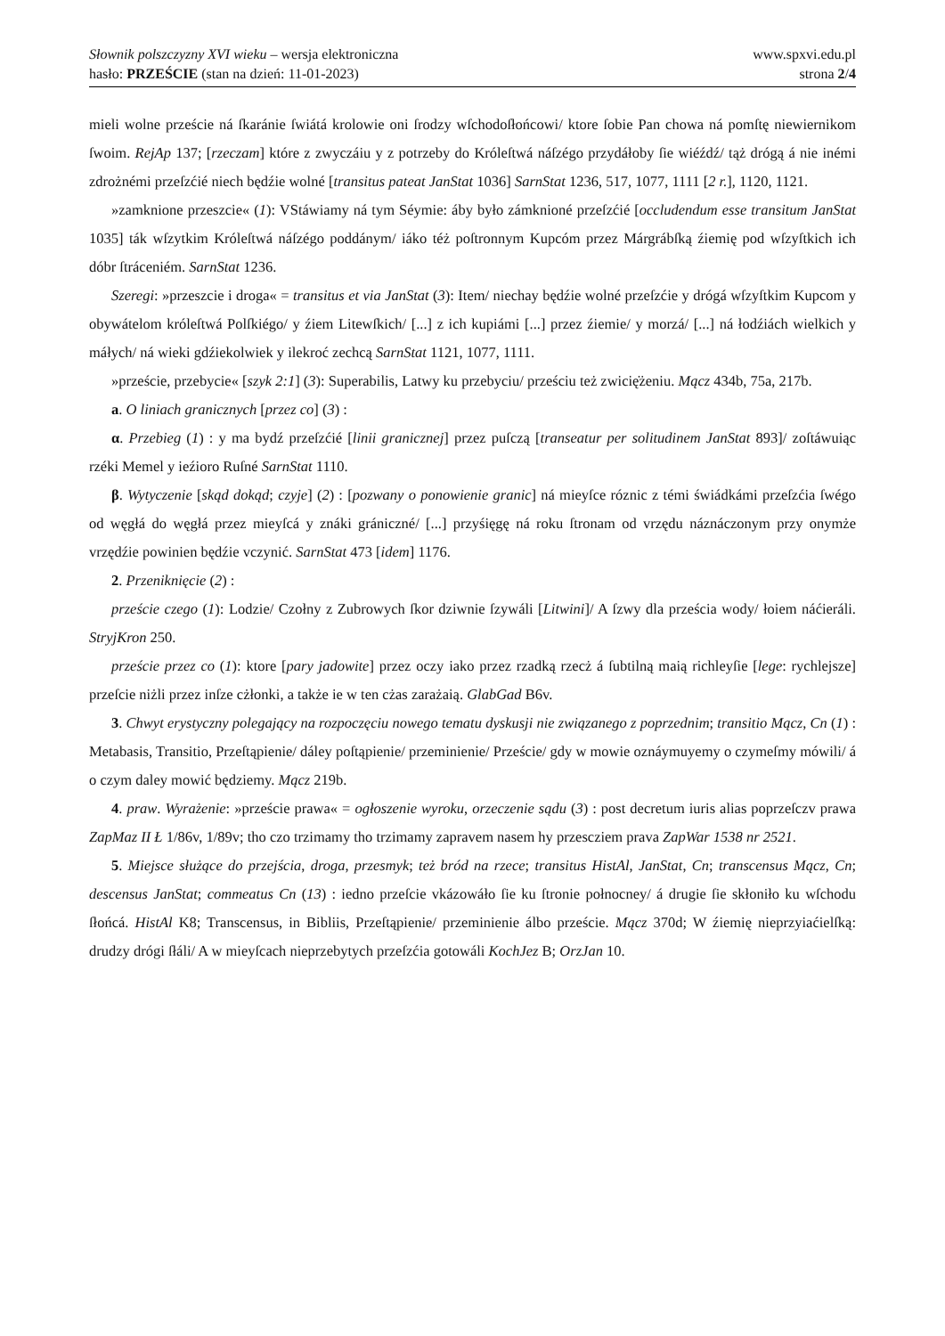Słownik polszczyzny XVI wieku – wersja elektroniczna
hasło: PRZEŚCIE (stan na dzień: 11-01-2023)
www.spxvi.edu.pl
strona 2/4
mieli wolne przeście ná ſkaránie ſwiátá krolowie oni ſrodzy wſchodoſłońcowi/ ktore ſobie Pan chowa ná pomſtę niewiernikom ſwoim. RejAp 137; [rzeczam] które z zwyczáiu y z potrzeby do Króleſtwá náſzégo przydáłoby ſie wiéźdź/ tąż drógą á nie inémi zdrożnémi przeſzćié niech będźie wolné [transitus pateat JanStat 1036] SarnStat 1236, 517, 1077, 1111 [2 r.], 1120, 1121.
»zamknione przeszcie« (1): VStáwiamy ná tym Séymie: áby było zámknioné przeſzćié [occludendum esse transitum JanStat 1035] ták wſzytkim Króleſtwá náſzégo poddánym/ iáko téż poſtronnym Kupcóm przez Márgrábſką źiemię pod wſzyſtkich ich dóbr ſtráceniém. SarnStat 1236.
Szeregi: »przeszcie i droga« = transitus et via JanStat (3): Item/ niechay będźie wolné przeſzćie y drógá wſzyſtkim Kupcom y obywátelom króleſtwá Polſkiégo/ y źiem Litewſkich/ [...] z ich kupiámi [...] przez źiemie/ y morzá/ [...] ná łodźiách wielkich y máłych/ ná wieki gdźiekolwiek y ilekroć zechcą SarnStat 1121, 1077, 1111.
»przeście, przebycie« [szyk 2:1] (3): Superabilis, Latwy ku przebyciu/ prześciu też zwicię̇żeniu. Mącz 434b, 75a, 217b.
a. O liniach granicznych [przez co] (3) :
α. Przebieg (1) : y ma bydź przeſzćié [linii granicznej] przez puſczą [transeatur per solitudinem JanStat 893]/ zoſtáwuiąc rzéki Memel y ieźioro Ruſné SarnStat 1110.
β. Wytyczenie [skąd dokąd; czyje] (2) : [pozwany o ponowienie granic] ná mieyſce róznic z témi świádkámi przeſzćia ſwégo od węgłá do węgłá przez mieyſcá y znáki grániczné/ [...] przyśięgę ná roku ſtronam od vrzędu náznáczonym przy onymże vrzędźie powinien będźie vczynić. SarnStat 473 [idem] 1176.
2. Przeniknięcie (2) :
przeście czego (1): Lodzie/ Czołny z Zubrowych ſkor dziwnie ſzywáli [Litwini]/ A ſzwy dla prześcia wody/ łoiem náćieráli. StryjKron 250.
przeście przez co (1): ktore [pary jadowite] przez oczy iako przez rzadką rzecż á ſubtilną maią richleyſie [lege: rychlejsze] przeſcie niżli przez inſze cżłonki, a także ie w ten cżas zarażaią. GlabGad B6v.
3. Chwyt erystyczny polegający na rozpoczęciu nowego tematu dyskusji nie związanego z poprzednim; transitio Mącz, Cn (1) : Metabasis, Transitio, Przeſtąpienie/ dáley poſtąpienie/ przeminienie/ Przeście/ gdy w mowie oznáymuyemy o czymeſmy mówili/ á o czym daley mowić będziemy. Mącz 219b.
4. praw. Wyrażenie: »przeście prawa« = ogłoszenie wyroku, orzeczenie sądu (3) : post decretum iuris alias poprzeſczv prawa ZapMaz II Ł 1/86v, 1/89v; tho czo trzimamy tho trzimamy zapravem nasem hy przescziem prava ZapWar 1538 nr 2521.
5. Miejsce służące do przejścia, droga, przesmyk; też bród na rzece; transitus HistAl, JanStat, Cn; transcensus Mącz, Cn; descensus JanStat; commeatus Cn (13) : iedno przeſcie vkázowáło ſie ku ſtronie połnocney/ á drugie ſie skłoniło ku wſchodu ſłońcá. HistAl K8; Transcensus, in Bibliis, Przeſtąpienie/ przeminienie álbo przeście. Mącz 370d; W źiemię nieprzyiaćielſką: drudzy drógi ſłáli/ A w mieyſcach nieprzebytych przeſzćia gotowáli KochJez B; OrzJan 10.